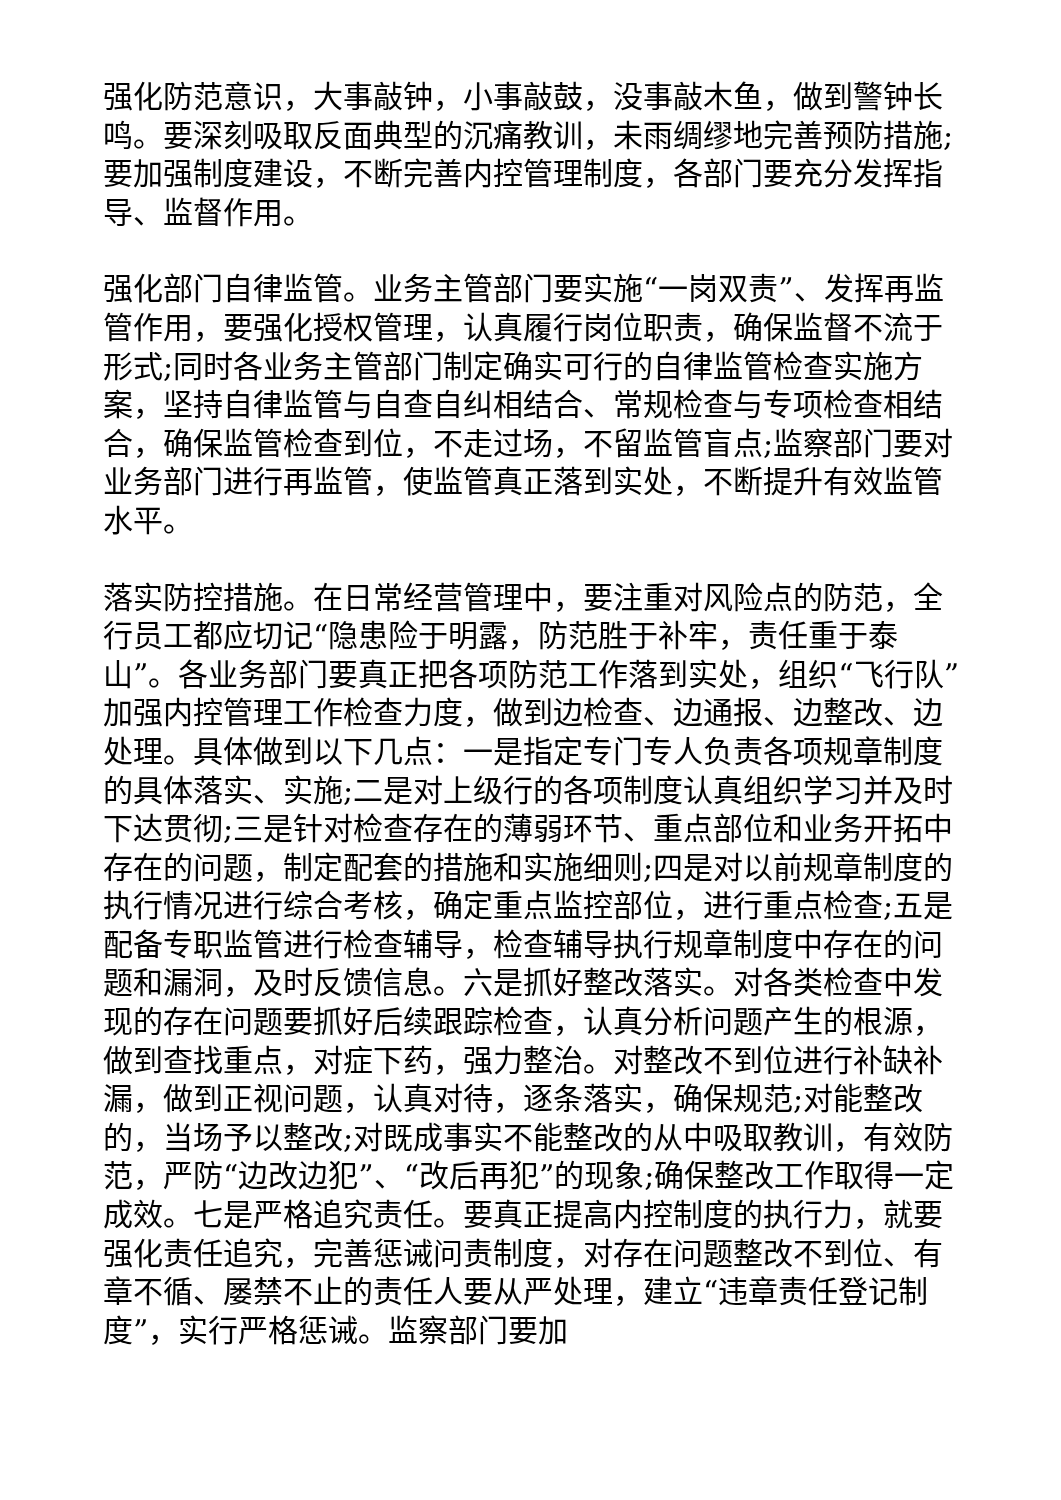强化防范意识，大事敲钟，小事敲鼓，没事敲木鱼，做到警钟长鸣。要深刻吸取反面典型的沉痛教训，未雨绸缪地完善预防措施;要加强制度建设，不断完善内控管理制度，各部门要充分发挥指导、监督作用。
强化部门自律监管。业务主管部门要实施“一岗双责”、发挥再监管作用，要强化授权管理，认真履行岗位职责，确保监督不流于形式;同时各业务主管部门制定确实可行的自律监管检查实施方案，坚持自律监管与自查自纠相结合、常规检查与专项检查相结合，确保监管检查到位，不走过场，不留监管盲点;监察部门要对业务部门进行再监管，使监管真正落到实处，不断提升有效监管水平。
落实防控措施。在日常经营管理中，要注重对风险点的防范，全行员工都应切记“隐患险于明露，防范胜于补牢，责任重于泰山”。各业务部门要真正把各项防范工作落到实处，组织“飞行队”加强内控管理工作检查力度，做到边检查、边通报、边整改、边处理。具体做到以下几点：一是指定专门专人负责各项规章制度的具体落实、实施;二是对上级行的各项制度认真组织学习并及时下达贯彻;三是针对检查存在的薄弱环节、重点部位和业务开拓中存在的问题，制定配套的措施和实施细则;四是对以前规章制度的执行情况进行综合考核，确定重点监控部位，进行重点检查;五是配备专职监管进行检查辅导，检查辅导执行规章制度中存在的问题和漏洞，及时反馈信息。六是抓好整改落实。对各类检查中发现的存在问题要抓好后续跟踪检查，认真分析问题产生的根源，做到查找重点，对症下药，强力整治。对整改不到位进行补缺补漏，做到正视问题，认真对待，逐条落实，确保规范;对能整改的，当场予以整改;对既成事实不能整改的从中吸取教训，有效防范，严防“边改边犯”、“改后再犯”的现象;确保整改工作取得一定成效。七是严格追究责任。要真正提高内控制度的执行力，就要强化责任追究，完善惩诫问责制度，对存在问题整改不到位、有章不循、屡禁不止的责任人要从严处理，建立“违章责任登记制度”，实行严格惩诫。监察部门要加